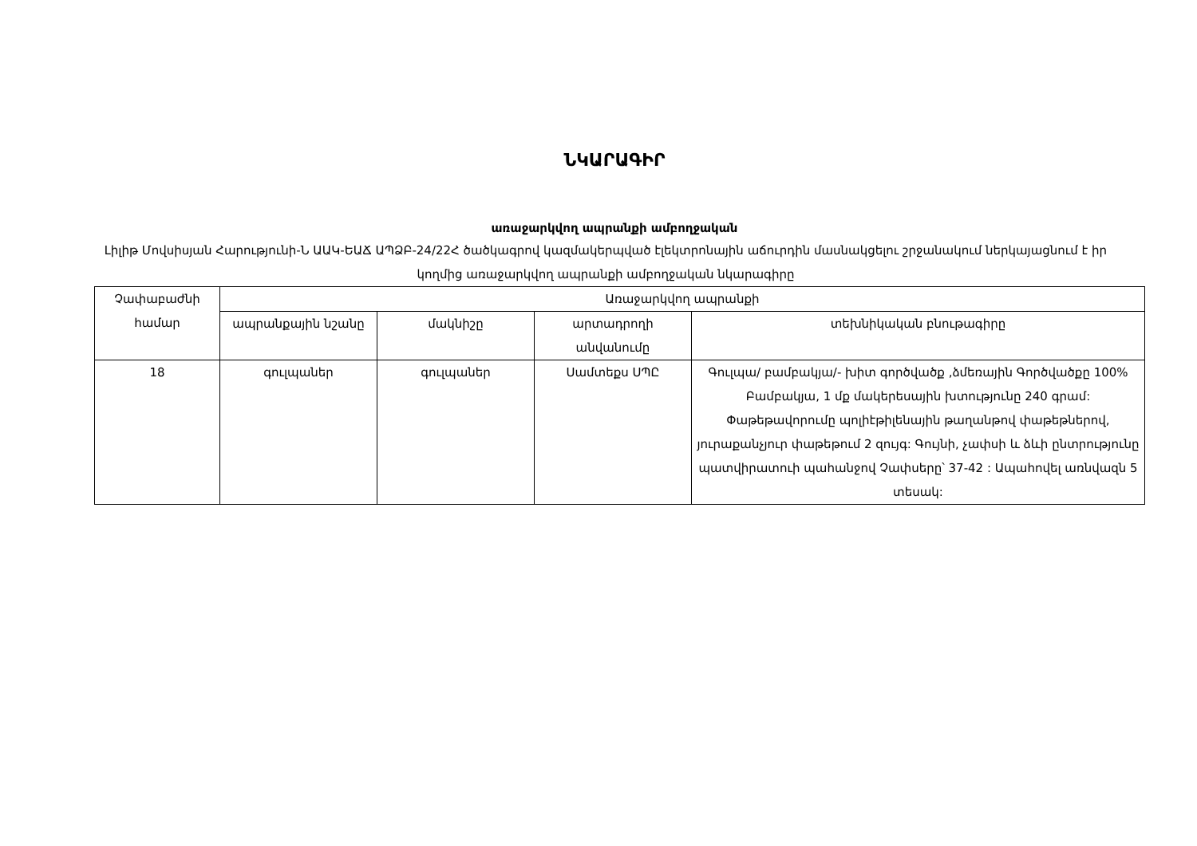ՆԿԱՐԱԳԻՐ
առաջարկվող ապրանքի ամբողջական
Լիլիթ Մովսիսյան Հարությունի-Ն ԱԱԿ-ԵԱՃ ԱՊՁԲ-24/22Հ ծածկագրով կազմակերպված էլեկտրոնային աճուրդին մասնակցելու շրջանակում ներկայացնում է իր կողմից առաջարկվող ապրանքի ամբողջական նկարագիրը
| Չափաբաժնի համար | Առաջարկվող ապրանքի | | | |
| --- | --- | --- | --- | --- |
| | ապրանքային նշանը | մակնիշը | արտադրողի անվանումը | տեխնիկական բնութագիրը |
| 18 | գուլպաներ | գուլպաներ | Սամտեքս ՍՊԸ | Գուլպա/ բամբակյա/- խիտ գործվածք ,ձմեռային Գործվածքը 100% Բամբակյա, 1 մք մակերեսային խտությունը 240 գրամ: Փաթեթավորումը պոլիէթիլենային թաղանթով փաթեթներով, յուրաքանչյուր փաթեթում 2 զույգ: Գույնի, չափսի և ձևի ընտրությունը պատվիրատուի պահանջով Չափսերը՝ 37-42 : Ապահովել առնվազն 5 տեսակ: |